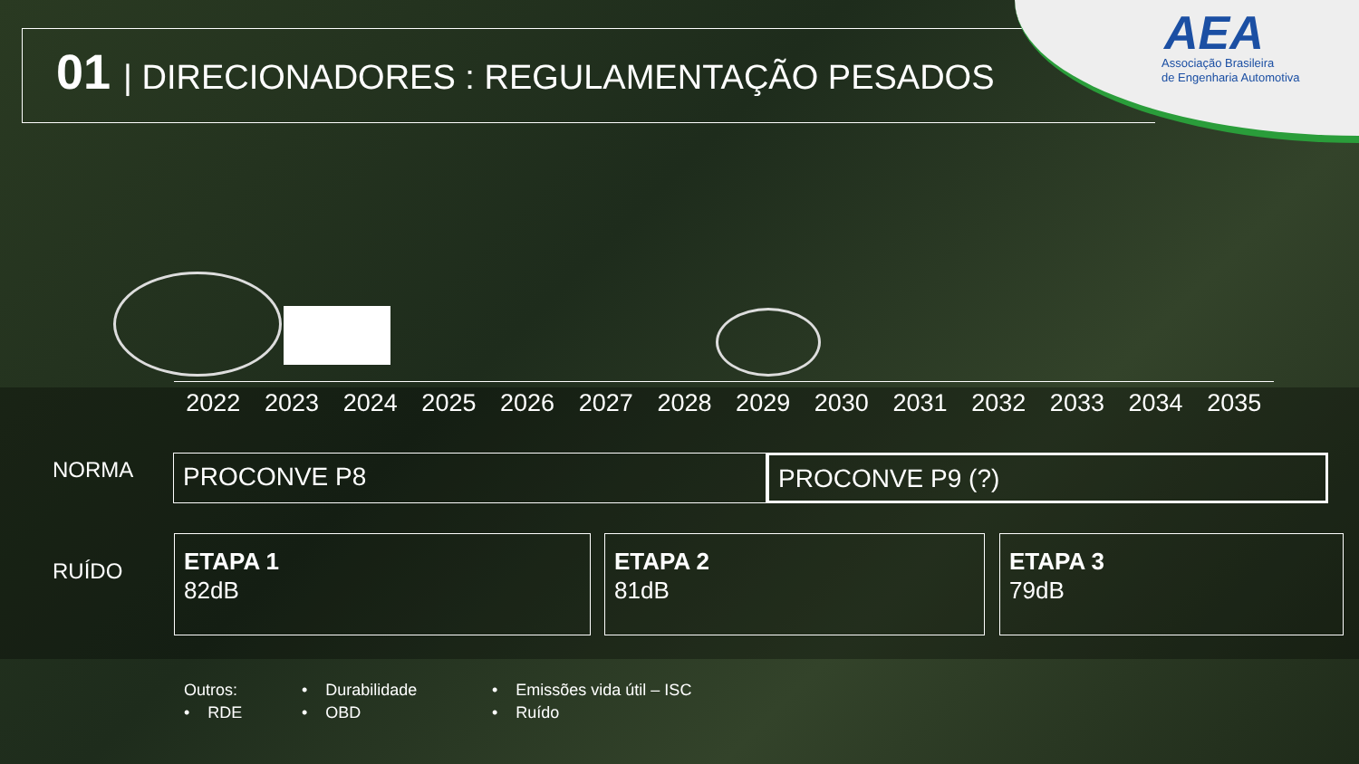01 | DIRECIONADORES : REGULAMENTAÇÃO PESADOS
AEA
Associação Brasileira
de Engenharia Automotiva
2022 2023 2024 2025 2026 2027 2028 2029 2030 2031 2032 2033 2034 2035
NORMA PROCONVE P8 PROCONVE P9 (?)
RUÍDO
ETAPA 1
82dB
ETAPA 2
81dB
ETAPA 3
79dB
Outros: • Durabilidade • Emissões vida útil – ISC • RDE • OBD • Ruído